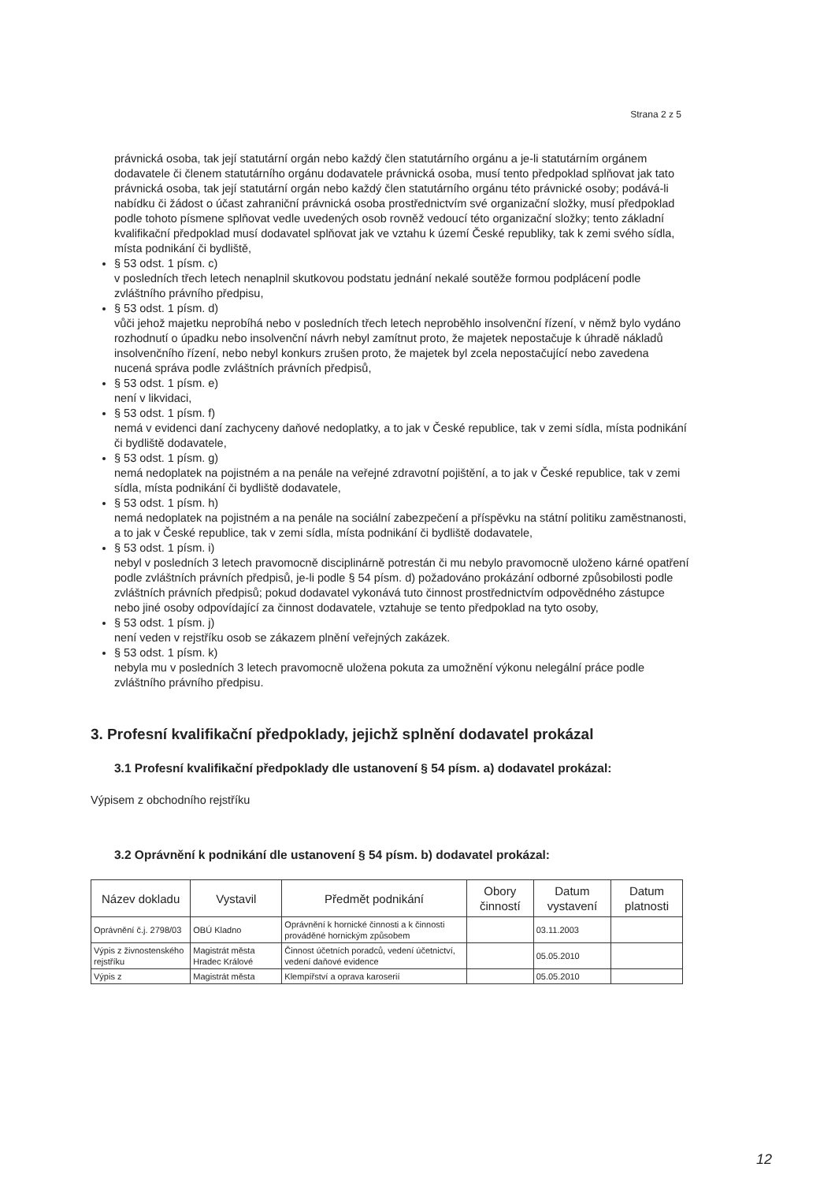Strana 2 z 5
právnická osoba, tak její statutární orgán nebo každý člen statutárního orgánu a je-li statutárním orgánem dodavatele či členem statutárního orgánu dodavatele právnická osoba, musí tento předpoklad splňovat jak tato právnická osoba, tak její statutární orgán nebo každý člen statutárního orgánu této právnické osoby; podává-li nabídku či žádost o účast zahraniční právnická osoba prostřednictvím své organizační složky, musí předpoklad podle tohoto písmene splňovat vedle uvedených osob rovněž vedoucí této organizační složky; tento základní kvalifikační předpoklad musí dodavatel splňovat jak ve vztahu k území České republiky, tak k zemi svého sídla, místa podnikání či bydliště,
§ 53 odst. 1 písm. c)
v posledních třech letech nenaplnil skutkovou podstatu jednání nekalé soutěže formou podplácení podle zvláštního právního předpisu,
§ 53 odst. 1 písm. d)
vůči jehož majetku neprobíhá nebo v posledních třech letech neproběhlo insolvenční řízení, v němž bylo vydáno rozhodnutí o úpadku nebo insolvenční návrh nebyl zamítnut proto, že majetek nepostačuje k úhradě nákladů insolvenčního řízení, nebo nebyl konkurs zrušen proto, že majetek byl zcela nepostačující nebo zavedena nucená správa podle zvláštních právních předpisů,
§ 53 odst. 1 písm. e)
není v likvidaci,
§ 53 odst. 1 písm. f)
nemá v evidenci daní zachyceny daňové nedoplatky, a to jak v České republice, tak v zemi sídla, místa podnikání či bydliště dodavatele,
§ 53 odst. 1 písm. g)
nemá nedoplatek na pojistném a na penále na veřejné zdravotní pojištění, a to jak v České republice, tak v zemi sídla, místa podnikání či bydliště dodavatele,
§ 53 odst. 1 písm. h)
nemá nedoplatek na pojistném a na penále na sociální zabezpečení a příspěvku na státní politiku zaměstnanosti, a to jak v České republice, tak v zemi sídla, místa podnikání či bydliště dodavatele,
§ 53 odst. 1 písm. i)
nebyl v posledních 3 letech pravomocně disciplinárně potrestán či mu nebylo pravomocně uloženo kárné opatření podle zvláštních právních předpisů, je-li podle § 54 písm. d) požadováno prokázání odborné způsobilosti podle zvláštních právních předpisů; pokud dodavatel vykonává tuto činnost prostřednictvím odpovědného zástupce nebo jiné osoby odpovídající za činnost dodavatele, vztahuje se tento předpoklad na tyto osoby,
§ 53 odst. 1 písm. j)
není veden v rejstříku osob se zákazem plnění veřejných zakázek.
§ 53 odst. 1 písm. k)
nebyla mu v posledních 3 letech pravomocně uložena pokuta za umožnění výkonu nelegální práce podle zvláštního právního předpisu.
3. Profesní kvalifikační předpoklady, jejichž splnění dodavatel prokázal
3.1 Profesní kvalifikační předpoklady dle ustanovení § 54 písm. a) dodavatel prokázal:
Výpisem z obchodního rejstříku
3.2 Oprávnění k podnikání dle ustanovení § 54 písm. b) dodavatel prokázal:
| Název dokladu | Vystavil | Předmět podnikání | Obory činností | Datum vystavení | Datum platnosti |
| --- | --- | --- | --- | --- | --- |
| Oprávnění č.j. 2798/03 | OBÚ Kladno | Oprávnění k hornické činnosti a k činnosti prováděné hornickým způsobem | | 03.11.2003 | |
| Výpis z živnostenského rejstříku | Magistrát města Hradec Králové | Činnost účetních poradců, vedení účetnictví, vedení daňové evidence | | 05.05.2010 | |
| Výpis z | Magistrát města | Klempířství a oprava karoserií | | 05.05.2010 | |
12